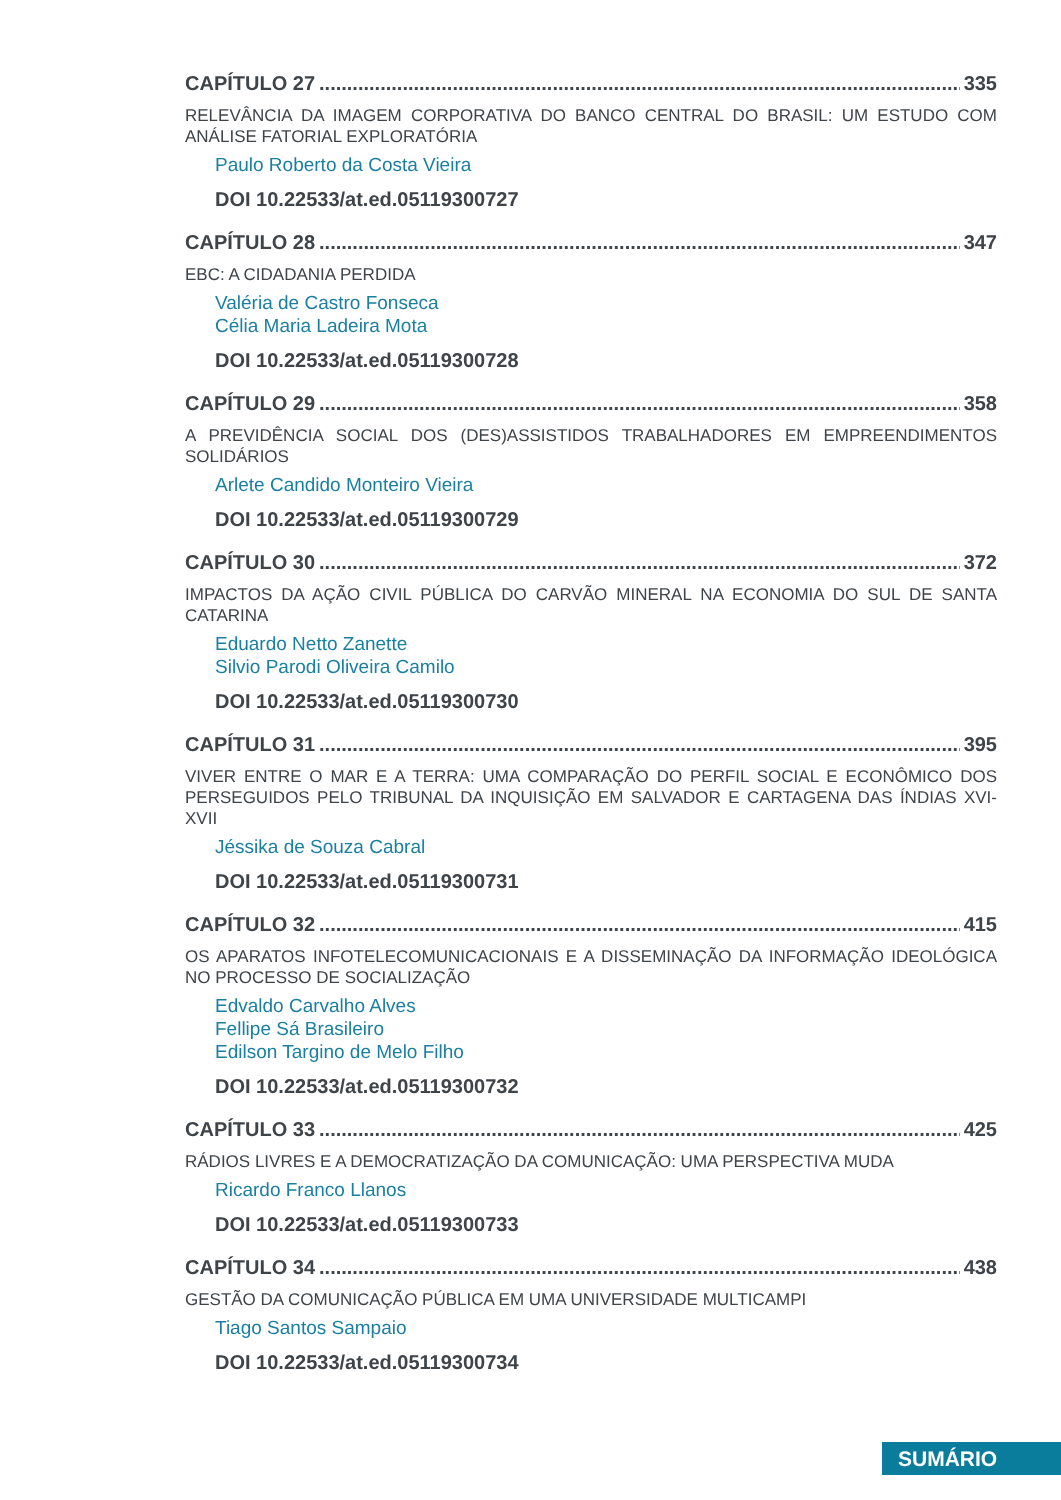CAPÍTULO 27 335
RELEVÂNCIA DA IMAGEM CORPORATIVA DO BANCO CENTRAL DO BRASIL: UM ESTUDO COM ANÁLISE FATORIAL EXPLORATÓRIA
Paulo Roberto da Costa Vieira
DOI 10.22533/at.ed.05119300727
CAPÍTULO 28 347
EBC: A CIDADANIA PERDIDA
Valéria de Castro Fonseca
Célia Maria Ladeira Mota
DOI 10.22533/at.ed.05119300728
CAPÍTULO 29 358
A PREVIDÊNCIA SOCIAL DOS (DES)ASSISTIDOS TRABALHADORES EM EMPREENDIMENTOS SOLIDÁRIOS
Arlete Candido Monteiro Vieira
DOI 10.22533/at.ed.05119300729
CAPÍTULO 30 372
IMPACTOS DA AÇÃO CIVIL PÚBLICA DO CARVÃO MINERAL NA ECONOMIA DO SUL DE SANTA CATARINA
Eduardo Netto Zanette
Silvio Parodi Oliveira Camilo
DOI 10.22533/at.ed.05119300730
CAPÍTULO 31 395
VIVER ENTRE O MAR E A TERRA: UMA COMPARAÇÃO DO PERFIL SOCIAL E ECONÔMICO DOS PERSEGUIDOS PELO TRIBUNAL DA INQUISIÇÃO EM SALVADOR E CARTAGENA DAS ÍNDIAS XVI-XVII
Jéssika de Souza Cabral
DOI 10.22533/at.ed.05119300731
CAPÍTULO 32 415
OS APARATOS INFOTELECOMUNICACIONAIS E A DISSEMINAÇÃO DA INFORMAÇÃO IDEOLÓGICA NO PROCESSO DE SOCIALIZAÇÃO
Edvaldo Carvalho Alves
Fellipe Sá Brasileiro
Edilson Targino de Melo Filho
DOI 10.22533/at.ed.05119300732
CAPÍTULO 33 425
RÁDIOS LIVRES E A DEMOCRATIZAÇÃO DA COMUNICAÇÃO: UMA PERSPECTIVA MUDA
Ricardo Franco Llanos
DOI 10.22533/at.ed.05119300733
CAPÍTULO 34 438
GESTÃO DA COMUNICAÇÃO PÚBLICA EM UMA UNIVERSIDADE MULTICAMPI
Tiago Santos Sampaio
DOI 10.22533/at.ed.05119300734
SUMÁRIO